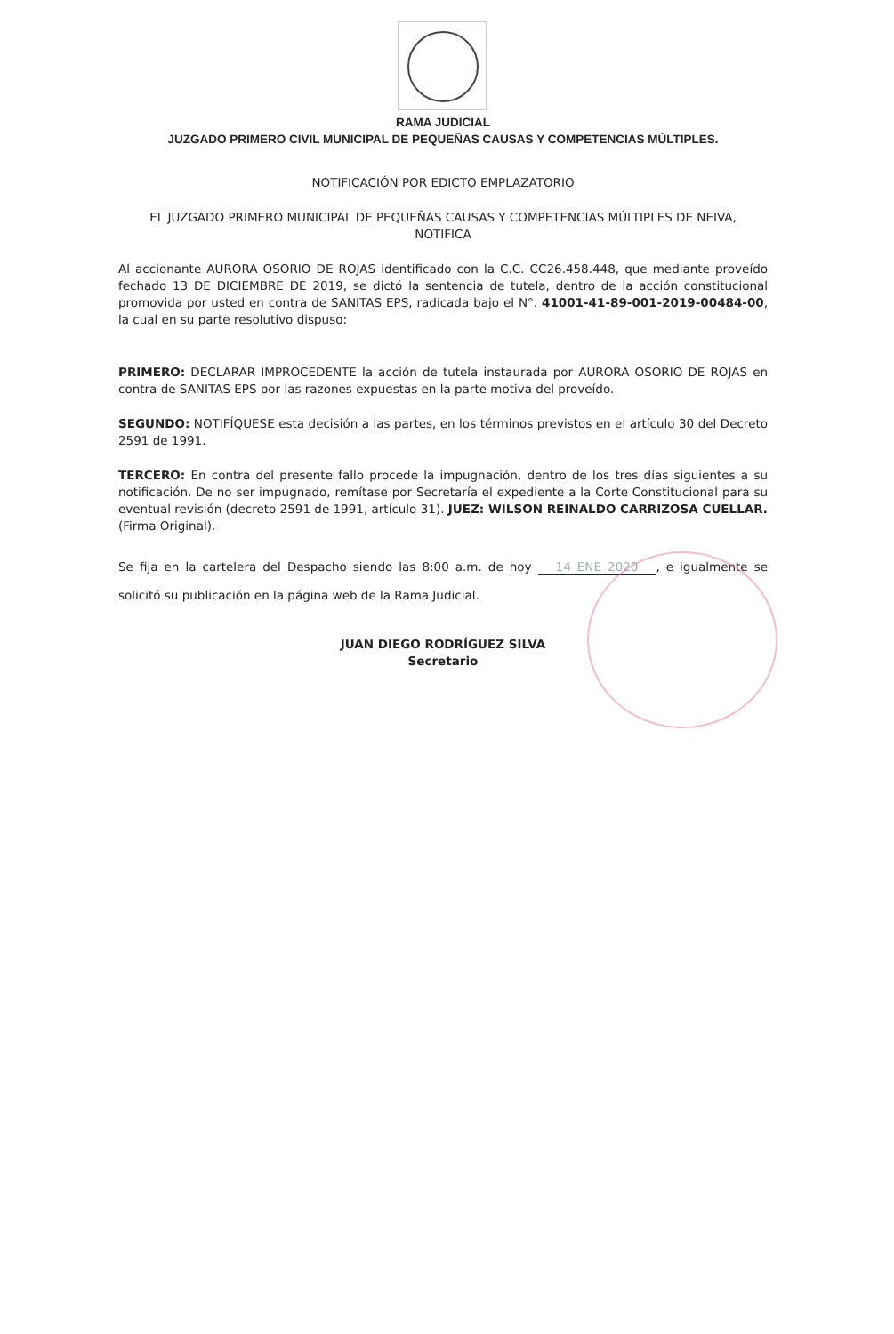RAMA JUDICIAL
JUZGADO PRIMERO CIVIL MUNICIPAL DE PEQUEÑAS CAUSAS Y COMPETENCIAS MÚLTIPLES.
NOTIFICACIÓN POR EDICTO EMPLAZATORIO
EL JUZGADO PRIMERO MUNICIPAL DE PEQUEÑAS CAUSAS Y COMPETENCIAS MÚLTIPLES DE NEIVA,
NOTIFICA
Al accionante AURORA OSORIO DE ROJAS identificado con la C.C. CC26.458.448, que mediante proveído fechado 13 DE DICIEMBRE DE 2019, se dictó la sentencia de tutela, dentro de la acción constitucional promovida por usted en contra de SANITAS EPS, radicada bajo el N°. 41001-41-89-001-2019-00484-00, la cual en su parte resolutivo dispuso:
PRIMERO: DECLARAR IMPROCEDENTE la acción de tutela instaurada por AURORA OSORIO DE ROJAS en contra de SANITAS EPS por las razones expuestas en la parte motiva del proveído.
SEGUNDO: NOTIFÍQUESE esta decisión a las partes, en los términos previstos en el artículo 30 del Decreto 2591 de 1991.
TERCERO: En contra del presente fallo procede la impugnación, dentro de los tres días siguientes a su notificación. De no ser impugnado, remítase por Secretaría el expediente a la Corte Constitucional para su eventual revisión (decreto 2591 de 1991, artículo 31). JUEZ: WILSON REINALDO CARRIZOSA CUELLAR. (Firma Original).
Se fija en la cartelera del Despacho siendo las 8:00 a.m. de hoy 14 ENE 2020, e igualmente se solicitó su publicación en la página web de la Rama Judicial.
JUAN DIEGO RODRÍGUEZ SILVA
Secretario